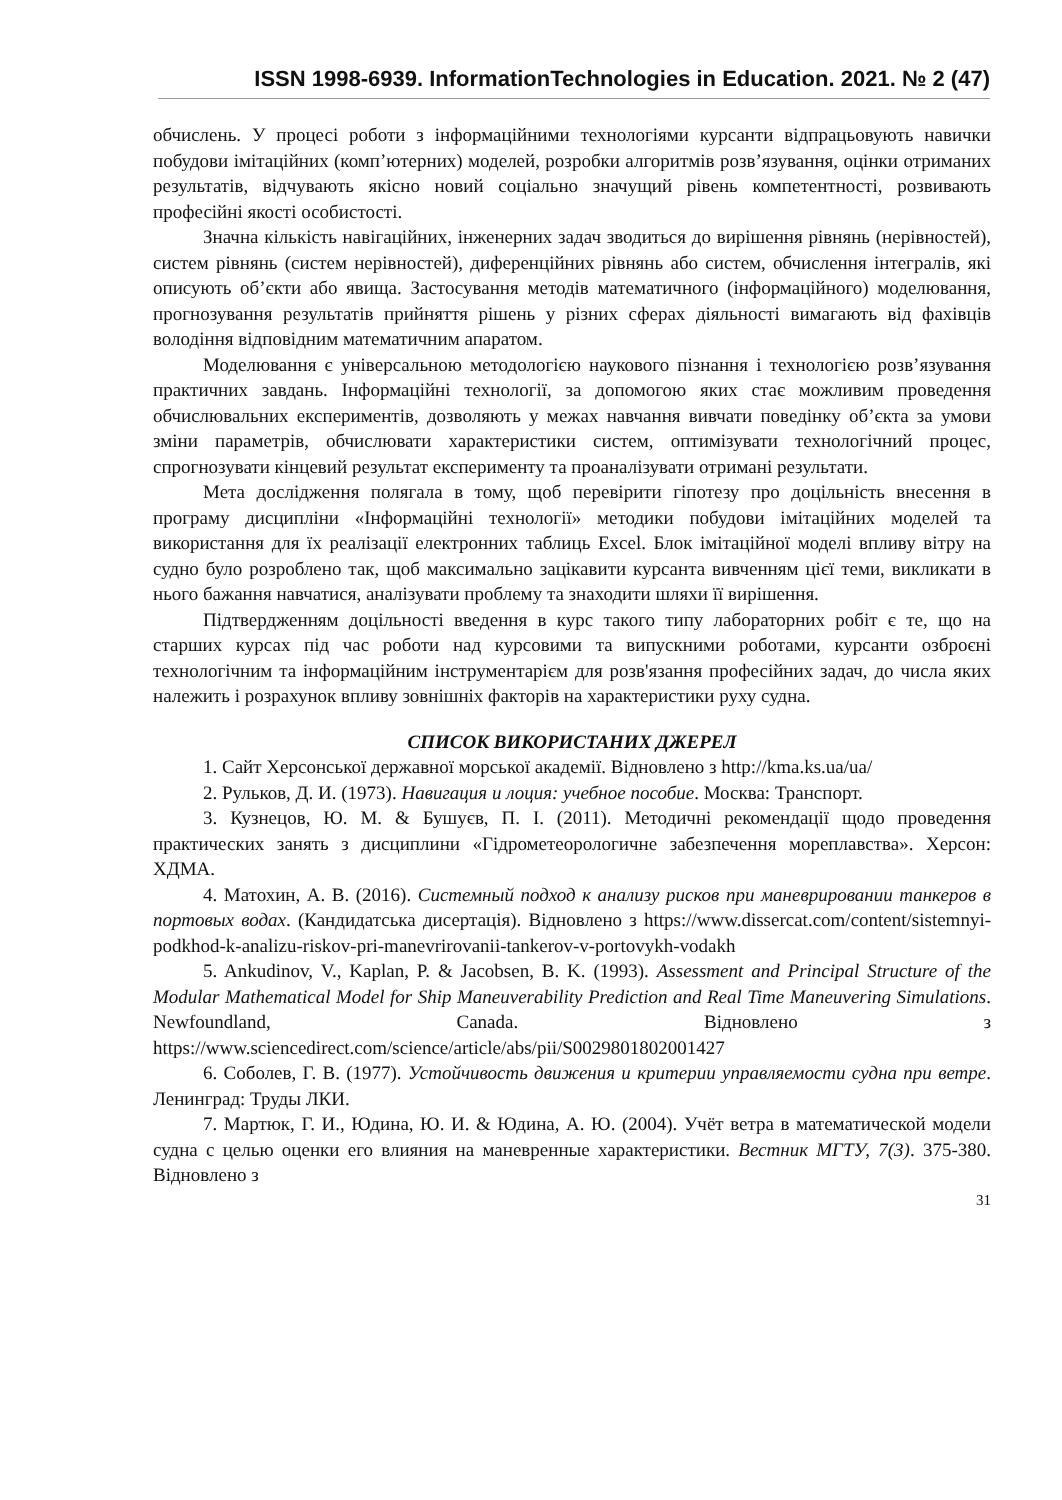ISSN 1998-6939. InformationTechnologies in Education. 2021. № 2 (47)
обчислень. У процесі роботи з інформаційними технологіями курсанти відпрацьовують навички побудови імітаційних (комп’ютерних) моделей, розробки алгоритмів розв’язування, оцінки отриманих результатів, відчувають якісно новий соціально значущий рівень компетентності, розвивають професійні якості особистості.
Значна кількість навігаційних, інженерних задач зводиться до вирішення рівнянь (нерівностей), систем рівнянь (систем нерівностей), диференційних рівнянь або систем, обчислення інтегралів, які описують об’єкти або явища. Застосування методів математичного (інформаційного) моделювання, прогнозування результатів прийняття рішень у різних сферах діяльності вимагають від фахівців володіння відповідним математичним апаратом.
Моделювання є універсальною методологією наукового пізнання і технологією розв’язування практичних завдань. Інформаційні технології, за допомогою яких стає можливим проведення обчислювальних експериментів, дозволяють у межах навчання вивчати поведінку об’єкта за умови зміни параметрів, обчислювати характеристики систем, оптимізувати технологічний процес, спрогнозувати кінцевий результат експерименту та проаналізувати отримані результати.
Мета дослідження полягала в тому, щоб перевірити гіпотезу про доцільність внесення в програму дисципліни «Інформаційні технології» методики побудови імітаційних моделей та використання для їх реалізації електронних таблиць Excel. Блок імітаційної моделі впливу вітру на судно було розроблено так, щоб максимально зацікавити курсанта вивченням цієї теми, викликати в нього бажання навчатися, аналізувати проблему та знаходити шляхи її вирішення.
Підтвердженням доцільності введення в курс такого типу лабораторних робіт є те, що на старших курсах під час роботи над курсовими та випускними роботами, курсанти озброєні технологічним та інформаційним інструментарієм для розв'язання професійних задач, до числа яких належить і розрахунок впливу зовнішніх факторів на характеристики руху судна.
СПИСОК ВИКОРИСТАНИХ ДЖЕРЕЛ
1. Сайт Херсонської державної морської академії. Відновлено з http://kma.ks.ua/ua/
2. Рульков, Д. И. (1973). Навигация и лоция: учебное пособие. Москва: Транспорт.
3. Кузнецов, Ю. М. & Бушуєв, П. І. (2011). Методичні рекомендації щодо проведення практических занять з дисциплини «Гідрометеорологичне забезпечення мореплавства». Херсон: ХДМА.
4. Матохин, А. В. (2016). Системный подход к анализу рисков при маневрировании танкеров в портовых водах. (Кандидатська дисертація). Відновлено з https://www.dissercat.com/content/sistemnyi-podkhod-k-analizu-riskov-pri-manevrirovanii-tankerov-v-portovykh-vodakh
5. Ankudinov, V., Kaplan, P. & Jacobsen, B. K. (1993). Assessment and Principal Structure of the Modular Mathematical Model for Ship Maneuverability Prediction and Real Time Maneuvering Simulations. Newfoundland, Canada. Відновлено з https://www.sciencedirect.com/science/article/abs/pii/S0029801802001427
6. Соболев, Г. В. (1977). Устойчивость движения и критерии управляемости судна при ветре. Ленинград: Труды ЛКИ.
7. Мартюк, Г. И., Юдина, Ю. И. & Юдина, А. Ю. (2004). Учёт ветра в математической модели судна с целью оценки его влияния на маневренные характеристики. Вестник МГТУ, 7(3). 375-380. Відновлено з
31